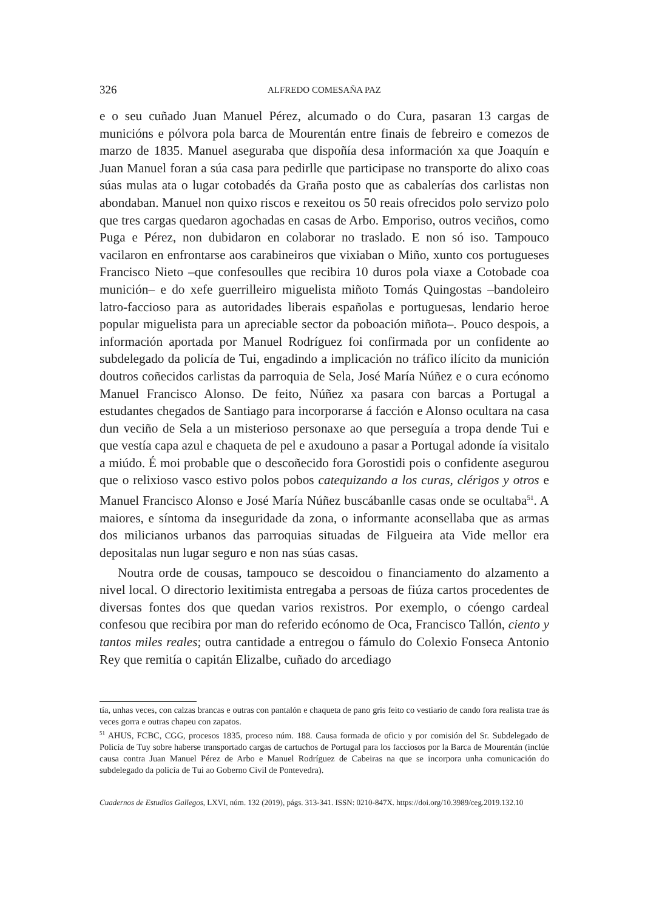326
ALFREDO COMESAÑA PAZ
e o seu cuñado Juan Manuel Pérez, alcumado o do Cura, pasaran 13 cargas de municións e pólvora pola barca de Mourentán entre finais de febreiro e comezos de marzo de 1835. Manuel aseguraba que dispoñía desa información xa que Joaquín e Juan Manuel foran a súa casa para pedirlle que participase no transporte do alixo coas súas mulas ata o lugar cotobadés da Graña posto que as cabalerías dos carlistas non abondaban. Manuel non quixo riscos e rexeitou os 50 reais ofrecidos polo servizo polo que tres cargas quedaron agochadas en casas de Arbo. Emporiso, outros veciños, como Puga e Pérez, non dubidaron en colaborar no traslado. E non só iso. Tampouco vacilaron en enfrontarse aos carabineiros que vixiaban o Miño, xunto cos portugueses Francisco Nieto –que confesoulles que recibira 10 duros pola viaxe a Cotobade coa munición– e do xefe guerrilleiro miguelista miñoto Tomás Quingostas –bandoleiro latro-faccioso para as autoridades liberais españolas e portuguesas, lendario heroe popular miguelista para un apreciable sector da poboación miñota–. Pouco despois, a información aportada por Manuel Rodríguez foi confirmada por un confidente ao subdelegado da policía de Tui, engadindo a implicación no tráfico ilícito da munición doutros coñecidos carlistas da parroquia de Sela, José María Núñez e o cura ecónomo Manuel Francisco Alonso. De feito, Núñez xa pasara con barcas a Portugal a estudantes chegados de Santiago para incorporarse á facción e Alonso ocultara na casa dun veciño de Sela a un misterioso personaxe ao que perseguía a tropa dende Tui e que vestía capa azul e chaqueta de pel e axudouno a pasar a Portugal adonde ía visitalo a miúdo. É moi probable que o descoñecido fora Gorostidi pois o confidente asegurou que o relixioso vasco estivo polos pobos catequizando a los curas, clérigos y otros e Manuel Francisco Alonso e José María Núñez buscábanlle casas onde se ocultaba<sup>51</sup>. A maiores, e síntoma da inseguridade da zona, o informante aconsellaba que as armas dos milicianos urbanos das parroquias situadas de Filgueira ata Vide mellor era depositalas nun lugar seguro e non nas súas casas.
Noutra orde de cousas, tampouco se descoidou o financiamento do alzamento a nivel local. O directorio lexitimista entregaba a persoas de fiúza cartos procedentes de diversas fontes dos que quedan varios rexistros. Por exemplo, o cóengo cardeal confesou que recibira por man do referido ecónomo de Oca, Francisco Tallón, ciento y tantos miles reales; outra cantidade a entregou o fámulo do Colexio Fonseca Antonio Rey que remitía o capitán Elizalbe, cuñado do arcediago
tía, unhas veces, con calzas brancas e outras con pantalón e chaqueta de pano gris feito co vestiario de cando fora realista trae ás veces gorra e outras chapeu con zapatos.
<sup>51</sup> AHUS, FCBC, CGG, procesos 1835, proceso núm. 188. Causa formada de oficio y por comisión del Sr. Subdelegado de Policía de Tuy sobre haberse transportado cargas de cartuchos de Portugal para los facciosos por la Barca de Mourentán (inclúe causa contra Juan Manuel Pérez de Arbo e Manuel Rodríguez de Cabeiras na que se incorpora unha comunicación do subdelegado da policía de Tui ao Goberno Civil de Pontevedra).
Cuadernos de Estudios Gallegos, LXVI, núm. 132 (2019), págs. 313-341. ISSN: 0210-847X. https://doi.org/10.3989/ceg.2019.132.10